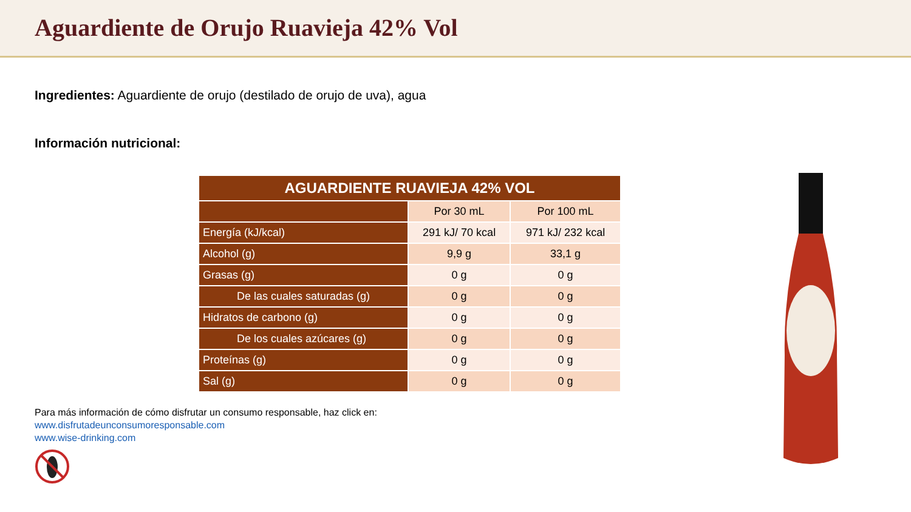Aguardiente de Orujo Ruavieja 42% Vol
Ingredientes: Aguardiente de orujo (destilado de orujo de uva), agua
Información nutricional:
| AGUARDIENTE RUAVIEJA 42% VOL | | |
| --- | --- | --- |
| | Por 30 mL | Por 100 mL |
| Energía (kJ/kcal) | 291 kJ/ 70 kcal | 971 kJ/ 232 kcal |
| Alcohol (g) | 9,9 g | 33,1 g |
| Grasas (g) | 0 g | 0 g |
| De las cuales saturadas (g) | 0 g | 0 g |
| Hidratos de carbono (g) | 0 g | 0 g |
| De los cuales azúcares (g) | 0 g | 0 g |
| Proteínas (g) | 0 g | 0 g |
| Sal (g) | 0 g | 0 g |
Para más información de cómo disfrutar un consumo responsable, haz click en:
www.disfrutadeunconsumoresponsable.com
www.wise-drinking.com